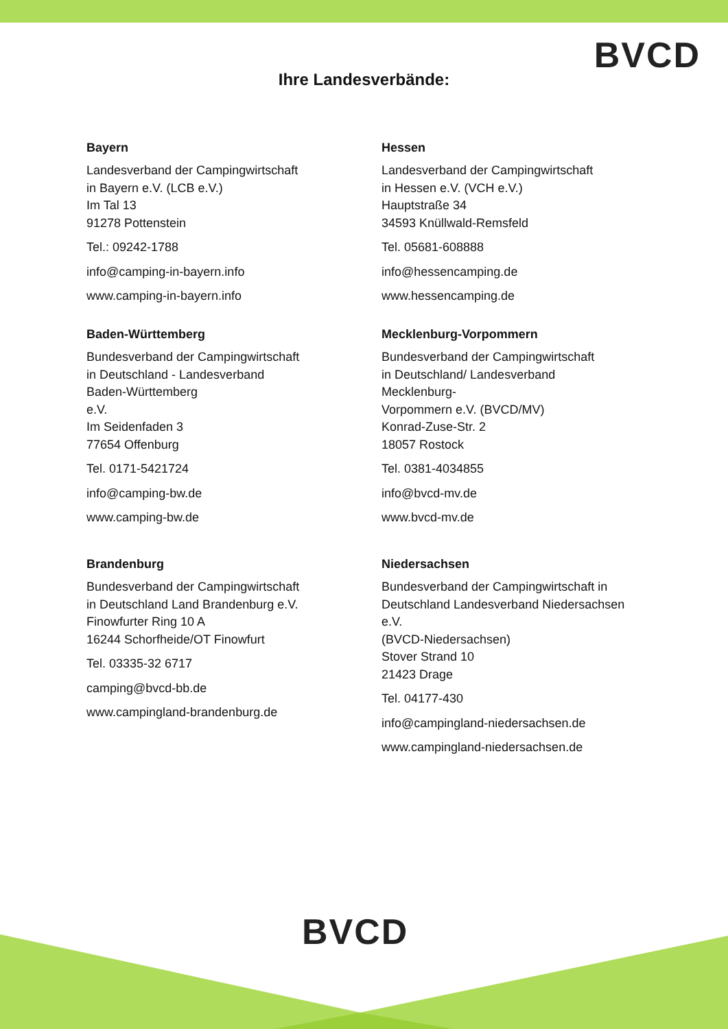BVCD
Ihre Landesverbände:
Bayern
Landesverband der Campingwirtschaft
in Bayern e.V. (LCB e.V.)
Im Tal 13
91278 Pottenstein
Tel.: 09242-1788
info@camping-in-bayern.info
www.camping-in-bayern.info
Baden-Württemberg
Bundesverband der Campingwirtschaft
in Deutschland - Landesverband
Baden-Württemberg
e.V.
Im Seidenfaden 3
77654 Offenburg
Tel. 0171-5421724
info@camping-bw.de
www.camping-bw.de
Brandenburg
Bundesverband der Campingwirtschaft
in Deutschland Land Brandenburg e.V.
Finowfurter Ring 10 A
16244 Schorfheide/OT Finowfurt
Tel. 03335-32 6717
camping@bvcd-bb.de
www.campingland-brandenburg.de
Hessen
Landesverband der Campingwirtschaft
in Hessen e.V. (VCH e.V.)
Hauptstraße 34
34593 Knüllwald-Remsfeld
Tel. 05681-608888
info@hessencamping.de
www.hessencamping.de
Mecklenburg-Vorpommern
Bundesverband der Campingwirtschaft
in Deutschland/ Landesverband
Mecklenburg-
Vorpommern e.V. (BVCD/MV)
Konrad-Zuse-Str. 2
18057 Rostock
Tel. 0381-4034855
info@bvcd-mv.de
www.bvcd-mv.de
Niedersachsen
Bundesverband der Campingwirtschaft in
Deutschland Landesverband Niedersachsen
e.V.
(BVCD-Niedersachsen)
Stover Strand 10
21423 Drage
Tel. 04177-430
info@campingland-niedersachsen.de
www.campingland-niedersachsen.de
BVCD